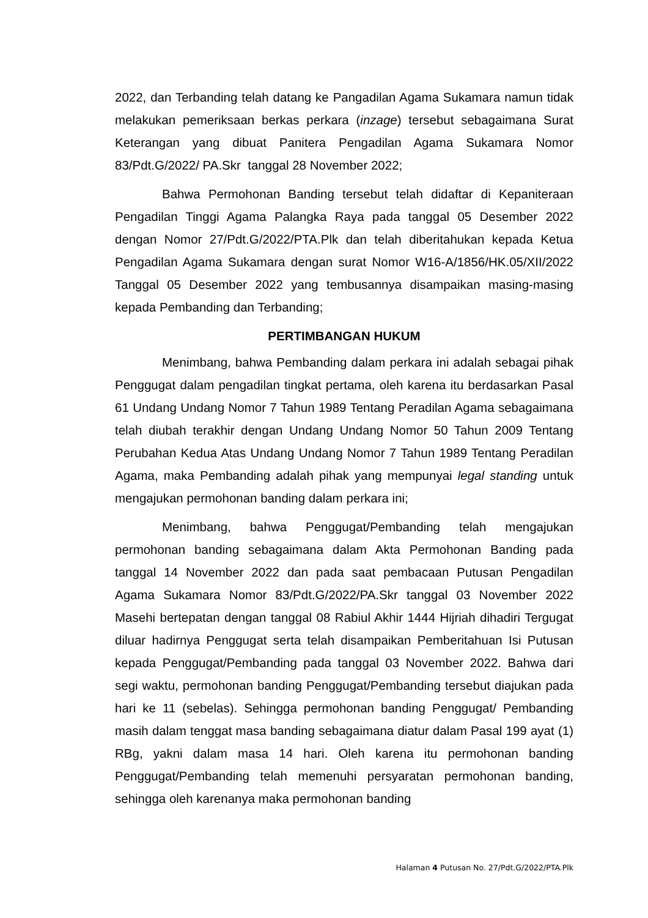2022, dan Terbanding telah datang ke Pangadilan Agama Sukamara namun tidak melakukan pemeriksaan berkas perkara (inzage) tersebut sebagaimana Surat Keterangan yang dibuat Panitera Pengadilan Agama Sukamara Nomor 83/Pdt.G/2022/ PA.Skr tanggal 28 November 2022;
Bahwa Permohonan Banding tersebut telah didaftar di Kepaniteraan Pengadilan Tinggi Agama Palangka Raya pada tanggal 05 Desember 2022 dengan Nomor 27/Pdt.G/2022/PTA.Plk dan telah diberitahukan kepada Ketua Pengadilan Agama Sukamara dengan surat Nomor W16-A/1856/HK.05/XII/2022 Tanggal 05 Desember 2022 yang tembusannya disampaikan masing-masing kepada Pembanding dan Terbanding;
PERTIMBANGAN HUKUM
Menimbang, bahwa Pembanding dalam perkara ini adalah sebagai pihak Penggugat dalam pengadilan tingkat pertama, oleh karena itu berdasarkan Pasal 61 Undang Undang Nomor 7 Tahun 1989 Tentang Peradilan Agama sebagaimana telah diubah terakhir dengan Undang Undang Nomor 50 Tahun 2009 Tentang Perubahan Kedua Atas Undang Undang Nomor 7 Tahun 1989 Tentang Peradilan Agama, maka Pembanding adalah pihak yang mempunyai legal standing untuk mengajukan permohonan banding dalam perkara ini;
Menimbang, bahwa Penggugat/Pembanding telah mengajukan permohonan banding sebagaimana dalam Akta Permohonan Banding pada tanggal 14 November 2022 dan pada saat pembacaan Putusan Pengadilan Agama Sukamara Nomor 83/Pdt.G/2022/PA.Skr tanggal 03 November 2022 Masehi bertepatan dengan tanggal 08 Rabiul Akhir 1444 Hijriah dihadiri Tergugat diluar hadirnya Penggugat serta telah disampaikan Pemberitahuan Isi Putusan kepada Penggugat/Pembanding pada tanggal 03 November 2022. Bahwa dari segi waktu, permohonan banding Penggugat/Pembanding tersebut diajukan pada hari ke 11 (sebelas). Sehingga permohonan banding Penggugat/ Pembanding masih dalam tenggat masa banding sebagaimana diatur dalam Pasal 199 ayat (1) RBg, yakni dalam masa 14 hari. Oleh karena itu permohonan banding Penggugat/Pembanding telah memenuhi persyaratan permohonan banding, sehingga oleh karenanya maka permohonan banding
Halaman 4 Putusan No. 27/Pdt.G/2022/PTA.Plk